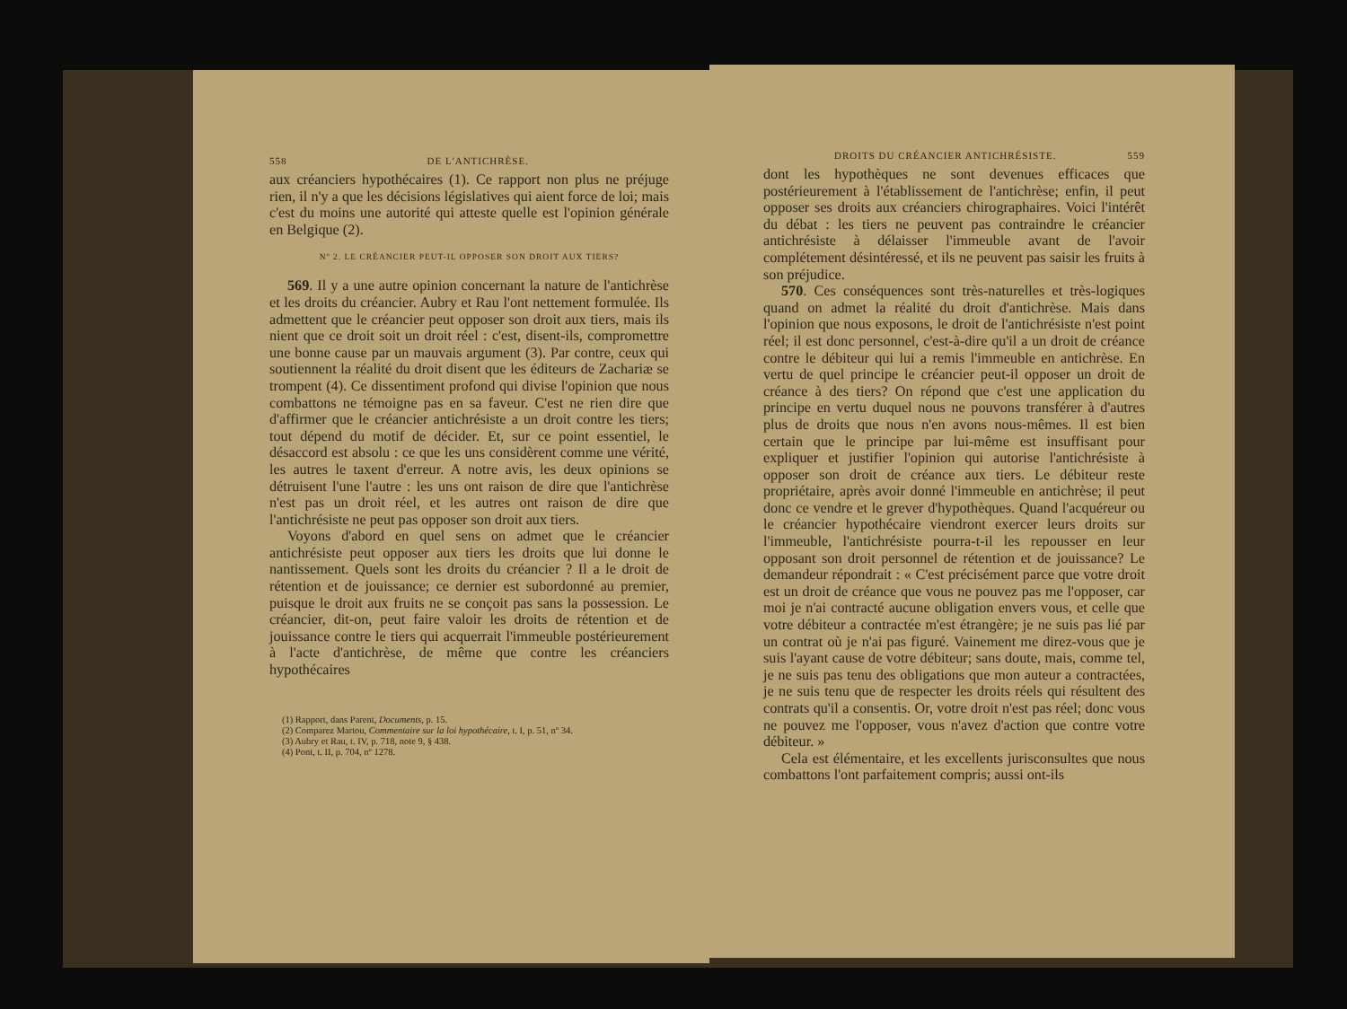558 DE L'ANTICHRÈSE.
aux créanciers hypothécaires (1). Ce rapport non plus ne préjuge rien, il n'y a que les décisions législatives qui aient force de loi; mais c'est du moins une autorité qui atteste quelle est l'opinion générale en Belgique (2).
Nº 2. LE CRÉANCIER PEUT-IL OPPOSER SON DROIT AUX TIERS?
569. Il y a une autre opinion concernant la nature de l'antichrèse et les droits du créancier. Aubry et Rau l'ont nettement formulée. Ils admettent que le créancier peut opposer son droit aux tiers, mais ils nient que ce droit soit un droit réel : c'est, disent-ils, compromettre une bonne cause par un mauvais argument (3). Par contre, ceux qui soutiennent la réalité du droit disent que les éditeurs de Zachariæ se trompent (4). Ce dissentiment profond qui divise l'opinion que nous combattons ne témoigne pas en sa faveur. C'est ne rien dire que d'affirmer que le créancier antichrésiste a un droit contre les tiers; tout dépend du motif de décider. Et, sur ce point essentiel, le désaccord est absolu : ce que les uns considèrent comme une vérité, les autres le taxent d'erreur. A notre avis, les deux opinions se détruisent l'une l'autre : les uns ont raison de dire que l'antichrèse n'est pas un droit réel, et les autres ont raison de dire que l'antichrésiste ne peut pas opposer son droit aux tiers.
Voyons d'abord en quel sens on admet que le créancier antichrésiste peut opposer aux tiers les droits que lui donne le nantissement. Quels sont les droits du créancier ? Il a le droit de rétention et de jouissance; ce dernier est subordonné au premier, puisque le droit aux fruits ne se conçoit pas sans la possession. Le créancier, dit-on, peut faire valoir les droits de rétention et de jouissance contre le tiers qui acquerrait l'immeuble postérieurement à l'acte d'antichrèse, de même que contre les créanciers hypothécaires
(1) Rapport, dans Parent, Documents, p. 15.
(2) Comparez Martou, Commentaire sur la loi hypothécaire, t. I, p. 51, nº 34.
(3) Aubry et Rau, t. IV, p. 718, note 9, § 438.
(4) Pont, t. II, p. 704, nº 1278.
DROITS DU CRÉANCIER ANTICHRÉSISTE. 559
dont les hypothèques ne sont devenues efficaces que postérieurement à l'établissement de l'antichrèse; enfin, il peut opposer ses droits aux créanciers chirographaires. Voici l'intérêt du débat : les tiers ne peuvent pas contraindre le créancier antichrésiste à délaisser l'immeuble avant de l'avoir complétement désintéressé, et ils ne peuvent pas saisir les fruits à son préjudice.
570. Ces conséquences sont très-naturelles et très-logiques quand on admet la réalité du droit d'antichrèse. Mais dans l'opinion que nous exposons, le droit de l'antichrésiste n'est point réel; il est donc personnel, c'est-à-dire qu'il a un droit de créance contre le débiteur qui lui a remis l'immeuble en antichrèse. En vertu de quel principe le créancier peut-il opposer un droit de créance à des tiers? On répond que c'est une application du principe en vertu duquel nous ne pouvons transférer à d'autres plus de droits que nous n'en avons nous-mêmes. Il est bien certain que le principe par lui-même est insuffisant pour expliquer et justifier l'opinion qui autorise l'antichrésiste à opposer son droit de créance aux tiers. Le débiteur reste propriétaire, après avoir donné l'immeuble en antichrèse; il peut donc ce vendre et le grever d'hypothèques. Quand l'acquéreur ou le créancier hypothécaire viendront exercer leurs droits sur l'immeuble, l'antichrésiste pourra-t-il les repousser en leur opposant son droit personnel de rétention et de jouissance? Le demandeur répondrait : « C'est précisément parce que votre droit est un droit de créance que vous ne pouvez pas me l'opposer, car moi je n'ai contracté aucune obligation envers vous, et celle que votre débiteur a contractée m'est étrangère; je ne suis pas lié par un contrat où je n'ai pas figuré. Vainement me direz-vous que je suis l'ayant cause de votre débiteur; sans doute, mais, comme tel, je ne suis pas tenu des obligations que mon auteur a contractées, je ne suis tenu que de respecter les droits réels qui résultent des contrats qu'il a consentis. Or, votre droit n'est pas réel; donc vous ne pouvez me l'opposer, vous n'avez d'action que contre votre débiteur. »
Cela est élémentaire, et les excellents jurisconsultes que nous combattons l'ont parfaitement compris; aussi ont-ils